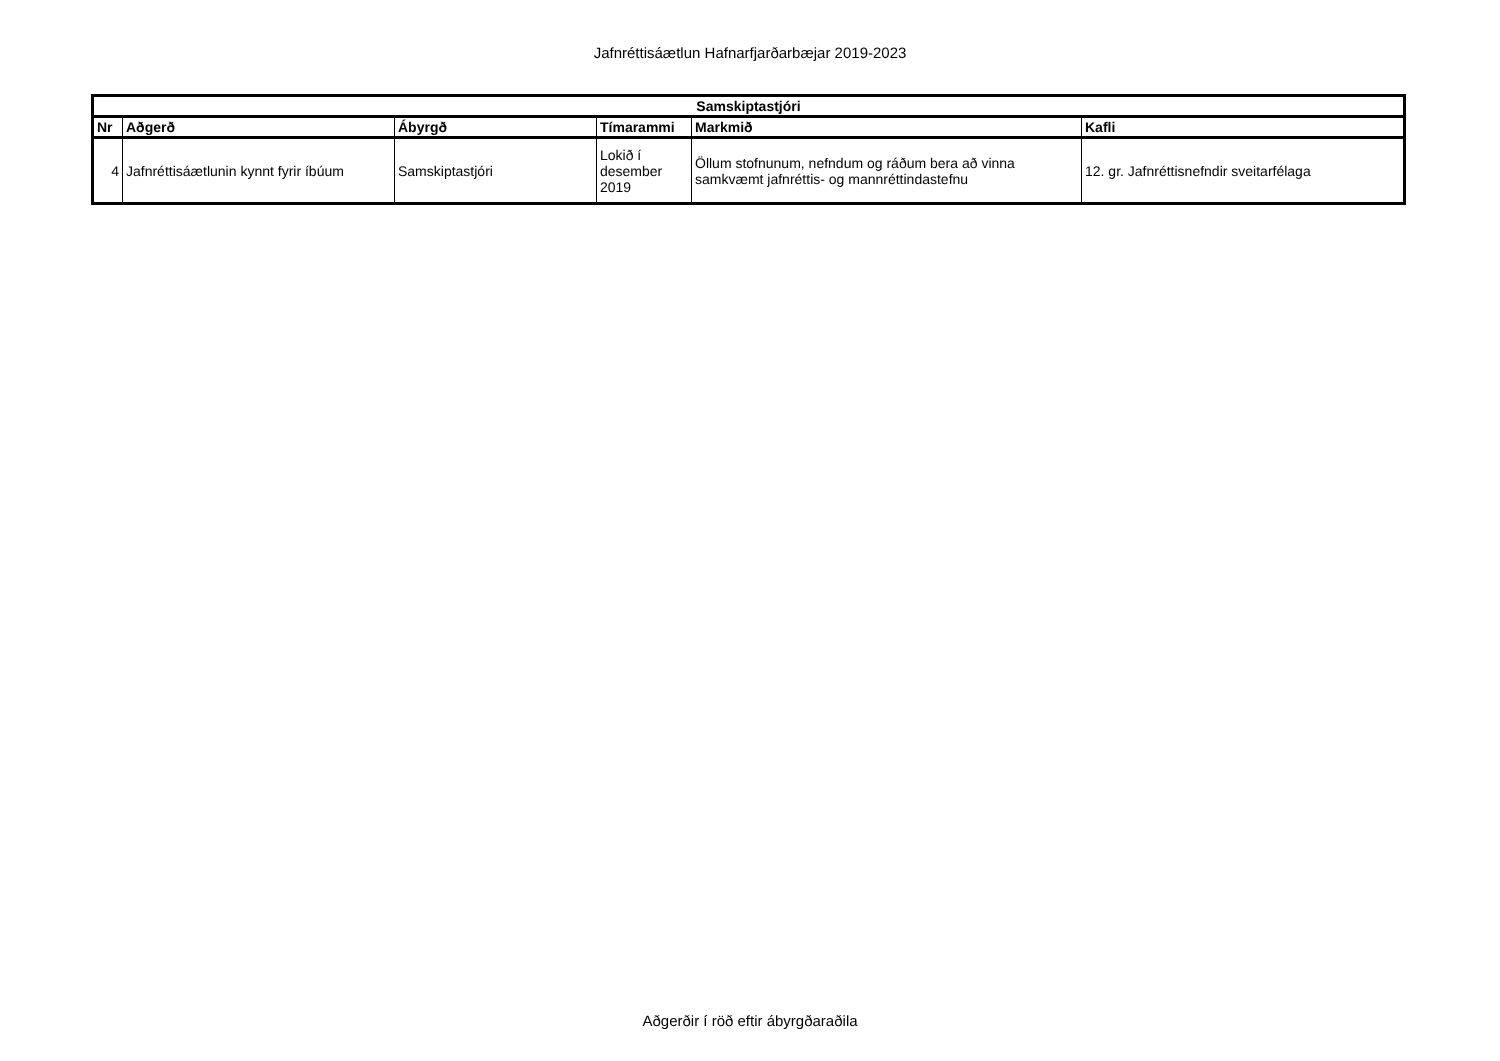Jafnréttisáætlun Hafnarfjarðarbæjar 2019-2023
| Samskiptastjóri | | | | | |
| --- | --- | --- | --- | --- | --- |
| Nr | Aðgerð | Ábyrgð | Tímarammi | Markmið | Kafli |
| 4 | Jafnréttisáætlunin kynnt fyrir íbúum | Samskiptastjóri | Lokið í desember 2019 | Öllum stofnunum, nefndum og ráðum bera að vinna samkvæmt jafnréttis- og mannréttindastefnu | 12. gr. Jafnréttisnefndir sveitarfélaga |
Aðgerðir í röð eftir ábyrgðaraðila